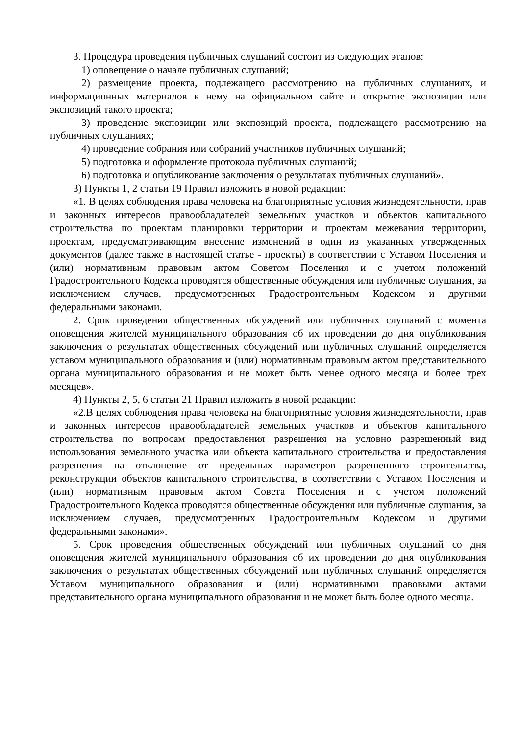3. Процедура проведения публичных слушаний состоит из следующих этапов:
1) оповещение о начале публичных слушаний;
2) размещение проекта, подлежащего рассмотрению на публичных слушаниях, и информационных материалов к нему на официальном сайте и открытие экспозиции или экспозиций такого проекта;
3) проведение экспозиции или экспозиций проекта, подлежащего рассмотрению на публичных слушаниях;
4) проведение собрания или собраний участников публичных слушаний;
5) подготовка и оформление протокола публичных слушаний;
6) подготовка и опубликование заключения о результатах публичных слушаний».
3) Пункты 1, 2 статьи 19 Правил изложить в новой редакции:
«1. В целях соблюдения права человека на благоприятные условия жизнедеятельности, прав и законных интересов правообладателей земельных участков и объектов капитального строительства по проектам планировки территории и проектам межевания территории, проектам, предусматривающим внесение изменений в один из указанных утвержденных документов (далее также в настоящей статье - проекты) в соответствии с Уставом Поселения и (или) нормативным правовым актом Советом Поселения и с учетом положений Градостроительного Кодекса проводятся общественные обсуждения или публичные слушания, за исключением случаев, предусмотренных Градостроительным Кодексом и другими федеральными законами.
2. Срок проведения общественных обсуждений или публичных слушаний с момента оповещения жителей муниципального образования об их проведении до дня опубликования заключения о результатах общественных обсуждений или публичных слушаний определяется уставом муниципального образования и (или) нормативным правовым актом представительного органа муниципального образования и не может быть менее одного месяца и более трех месяцев».
4) Пункты 2, 5, 6 статьи 21 Правил изложить в новой редакции:
«2.В целях соблюдения права человека на благоприятные условия жизнедеятельности, прав и законных интересов правообладателей земельных участков и объектов капитального строительства по вопросам предоставления разрешения на условно разрешенный вид использования земельного участка или объекта капитального строительства и предоставления разрешения на отклонение от предельных параметров разрешенного строительства, реконструкции объектов капитального строительства, в соответствии с Уставом Поселения и (или) нормативным правовым актом Совета Поселения и с учетом положений Градостроительного Кодекса проводятся общественные обсуждения или публичные слушания, за исключением случаев, предусмотренных Градостроительным Кодексом и другими федеральными законами».
5. Срок проведения общественных обсуждений или публичных слушаний со дня оповещения жителей муниципального образования об их проведении до дня опубликования заключения о результатах общественных обсуждений или публичных слушаний определяется Уставом муниципального образования и (или) нормативными правовыми актами представительного органа муниципального образования и не может быть более одного месяца.